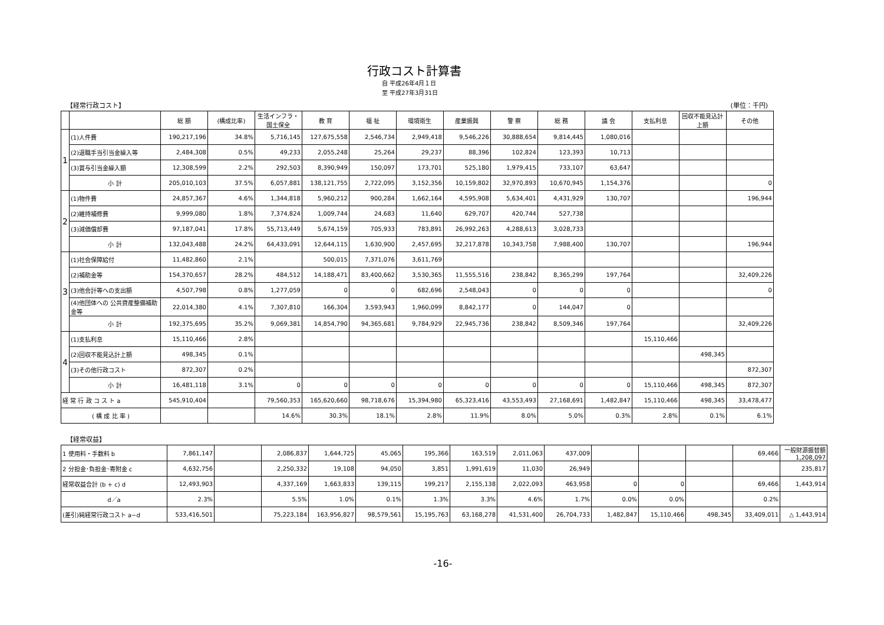行政コスト計算書
自 平成26年4月１日
至 平成27年3月31日
【経常行政コスト】 (単位：千円)
| | | 総 額 | (構成比率) | 生活インフラ・国土保全 | 教 育 | 福 祉 | 環境衛生 | 産業振興 | 警 察 | 総 務 | 議 会 | 支払利息 | 回収不能見込計上額 | その他 |
| --- | --- | --- | --- | --- | --- | --- | --- | --- | --- | --- | --- | --- | --- | --- |
| 1 | (1)人件費 | 190,217,196 | 34.8% | 5,716,145 | 127,675,558 | 2,546,734 | 2,949,418 | 9,546,226 | 30,888,654 | 9,814,445 | 1,080,016 | | | |
| | (2)退職手当引当金繰入等 | 2,484,308 | 0.5% | 49,233 | 2,055,248 | 25,264 | 29,237 | 88,396 | 102,824 | 123,393 | 10,713 | | | |
| | (3)賞与引当金繰入額 | 12,308,599 | 2.2% | 292,503 | 8,390,949 | 150,097 | 173,701 | 525,180 | 1,979,415 | 733,107 | 63,647 | | | |
| | 小 計 | 205,010,103 | 37.5% | 6,057,881 | 138,121,755 | 2,722,095 | 3,152,356 | 10,159,802 | 32,970,893 | 10,670,945 | 1,154,376 | | | 0 |
| 2 | (1)物件費 | 24,857,367 | 4.6% | 1,344,818 | 5,960,212 | 900,284 | 1,662,164 | 4,595,908 | 5,634,401 | 4,431,929 | 130,707 | | | 196,944 |
| | (2)維持補修費 | 9,999,080 | 1.8% | 7,374,824 | 1,009,744 | 24,683 | 11,640 | 629,707 | 420,744 | 527,738 | | | | |
| | (3)減価償却費 | 97,187,041 | 17.8% | 55,713,449 | 5,674,159 | 705,933 | 783,891 | 26,992,263 | 4,288,613 | 3,028,733 | | | | |
| | 小 計 | 132,043,488 | 24.2% | 64,433,091 | 12,644,115 | 1,630,900 | 2,457,695 | 32,217,878 | 10,343,758 | 7,988,400 | 130,707 | | | 196,944 |
| 3 | (1)社会保障給付 | 11,482,860 | 2.1% | | 500,015 | 7,371,076 | 3,611,769 | | | | | | | |
| | (2)補助金等 | 154,370,657 | 28.2% | 484,512 | 14,188,471 | 83,400,662 | 3,530,365 | 11,555,516 | 238,842 | 8,365,299 | 197,764 | | | 32,409,226 |
| | (3)他会計等への支出額 | 4,507,798 | 0.8% | 1,277,059 | 0 | 0 | 682,696 | 2,548,043 | 0 | 0 | 0 | | | 0 |
| | (4)他団体への 公共資産整備補助金等 | 22,014,380 | 4.1% | 7,307,810 | 166,304 | 3,593,943 | 1,960,099 | 8,842,177 | 0 | 144,047 | 0 | | | |
| | 小 計 | 192,375,695 | 35.2% | 9,069,381 | 14,854,790 | 94,365,681 | 9,784,929 | 22,945,736 | 238,842 | 8,509,346 | 197,764 | | | 32,409,226 |
| 4 | (1)支払利息 | 15,110,466 | 2.8% | | | | | | | | | 15,110,466 | | |
| | (2)回収不能見込計上額 | 498,345 | 0.1% | | | | | | | | | | 498,345 | |
| | (3)その他行政コスト | 872,307 | 0.2% | | | | | | | | | | | 872,307 |
| | 小 計 | 16,481,118 | 3.1% | 0 | 0 | 0 | 0 | 0 | 0 | 0 | 0 | 15,110,466 | 498,345 | 872,307 |
| 経 常 行 政 コ ス ト a | | 545,910,404 | | 79,560,353 | 165,620,660 | 98,718,676 | 15,394,980 | 65,323,416 | 43,553,493 | 27,168,691 | 1,482,847 | 15,110,466 | 498,345 | 33,478,477 |
| ( 構 成 比 率 ) | | | | 14.6% | 30.3% | 18.1% | 2.8% | 11.9% | 8.0% | 5.0% | 0.3% | 2.8% | 0.1% | 6.1% |
【経常収益】
| 1 使用料・手数料 b | 7,861,147 | | 2,086,837 | 1,644,725 | 45,065 | 195,366 | 163,519 | 2,011,063 | 437,009 | | | | 69,466 | 一般財源振替額 1,208,097 |
| 2 分担金･負担金･寄附金 c | 4,632,756 | | 2,250,332 | 19,108 | 94,050 | 3,851 | 1,991,619 | 11,030 | 26,949 | | | | | 235,817 |
| 経常収益合計 (b + c) d | 12,493,903 | | 4,337,169 | 1,663,833 | 139,115 | 199,217 | 2,155,138 | 2,022,093 | 463,958 | 0 | 0 | | 69,466 | 1,443,914 |
| d／a | 2.3% | | 5.5% | 1.0% | 0.1% | 1.3% | 3.3% | 4.6% | 1.7% | 0.0% | 0.0% | | 0.2% | |
| (差引)純経常行政コスト a−d | 533,416,501 | | 75,223,184 | 163,956,827 | 98,579,561 | 15,195,763 | 63,168,278 | 41,531,400 | 26,704,733 | 1,482,847 | 15,110,466 | 498,345 | 33,409,011 | △ 1,443,914 |
-16-